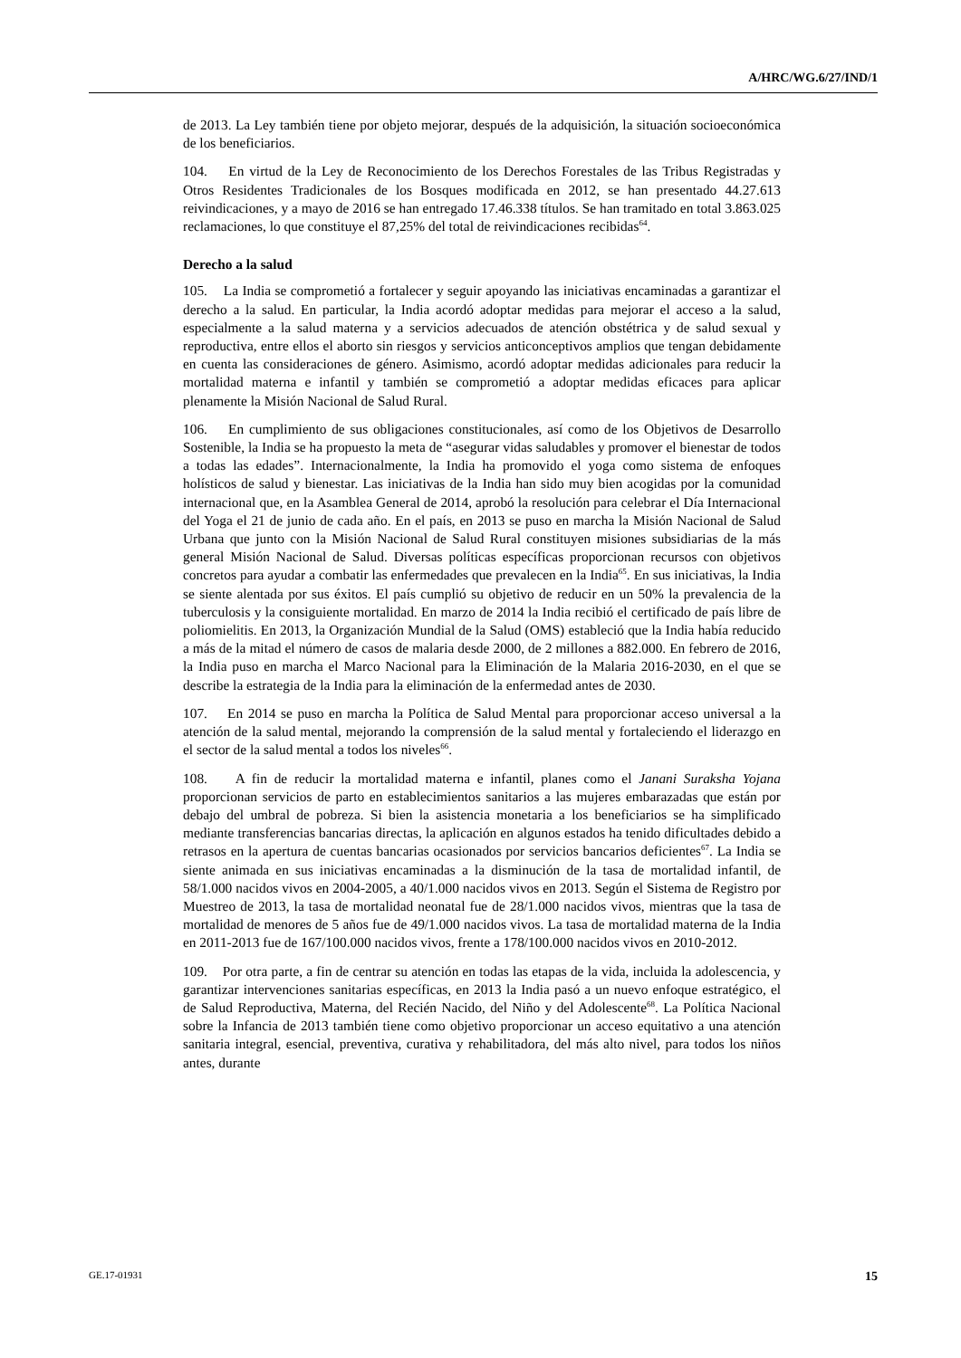A/HRC/WG.6/27/IND/1
de 2013. La Ley también tiene por objeto mejorar, después de la adquisición, la situación socioeconómica de los beneficiarios.
104. En virtud de la Ley de Reconocimiento de los Derechos Forestales de las Tribus Registradas y Otros Residentes Tradicionales de los Bosques modificada en 2012, se han presentado 44.27.613 reivindicaciones, y a mayo de 2016 se han entregado 17.46.338 títulos. Se han tramitado en total 3.863.025 reclamaciones, lo que constituye el 87,25% del total de reivindicaciones recibidas<sup>64</sup>.
Derecho a la salud
105. La India se comprometió a fortalecer y seguir apoyando las iniciativas encaminadas a garantizar el derecho a la salud. En particular, la India acordó adoptar medidas para mejorar el acceso a la salud, especialmente a la salud materna y a servicios adecuados de atención obstétrica y de salud sexual y reproductiva, entre ellos el aborto sin riesgos y servicios anticonceptivos amplios que tengan debidamente en cuenta las consideraciones de género. Asimismo, acordó adoptar medidas adicionales para reducir la mortalidad materna e infantil y también se comprometió a adoptar medidas eficaces para aplicar plenamente la Misión Nacional de Salud Rural.
106. En cumplimiento de sus obligaciones constitucionales, así como de los Objetivos de Desarrollo Sostenible, la India se ha propuesto la meta de “asegurar vidas saludables y promover el bienestar de todos a todas las edades”. Internacionalmente, la India ha promovido el yoga como sistema de enfoques holísticos de salud y bienestar. Las iniciativas de la India han sido muy bien acogidas por la comunidad internacional que, en la Asamblea General de 2014, aprobó la resolución para celebrar el Día Internacional del Yoga el 21 de junio de cada año. En el país, en 2013 se puso en marcha la Misión Nacional de Salud Urbana que junto con la Misión Nacional de Salud Rural constituyen misiones subsidiarias de la más general Misión Nacional de Salud. Diversas políticas específicas proporcionan recursos con objetivos concretos para ayudar a combatir las enfermedades que prevalecen en la India<sup>65</sup>. En sus iniciativas, la India se siente alentada por sus éxitos. El país cumplió su objetivo de reducir en un 50% la prevalencia de la tuberculosis y la consiguiente mortalidad. En marzo de 2014 la India recibió el certificado de país libre de poliomielitis. En 2013, la Organización Mundial de la Salud (OMS) estableció que la India había reducido a más de la mitad el número de casos de malaria desde 2000, de 2 millones a 882.000. En febrero de 2016, la India puso en marcha el Marco Nacional para la Eliminación de la Malaria 2016-2030, en el que se describe la estrategia de la India para la eliminación de la enfermedad antes de 2030.
107. En 2014 se puso en marcha la Política de Salud Mental para proporcionar acceso universal a la atención de la salud mental, mejorando la comprensión de la salud mental y fortaleciendo el liderazgo en el sector de la salud mental a todos los niveles<sup>66</sup>.
108. A fin de reducir la mortalidad materna e infantil, planes como el Janani Suraksha Yojana proporcionan servicios de parto en establecimientos sanitarios a las mujeres embarazadas que están por debajo del umbral de pobreza. Si bien la asistencia monetaria a los beneficiarios se ha simplificado mediante transferencias bancarias directas, la aplicación en algunos estados ha tenido dificultades debido a retrasos en la apertura de cuentas bancarias ocasionados por servicios bancarios deficientes<sup>67</sup>. La India se siente animada en sus iniciativas encaminadas a la disminución de la tasa de mortalidad infantil, de 58/1.000 nacidos vivos en 2004-2005, a 40/1.000 nacidos vivos en 2013. Según el Sistema de Registro por Muestreo de 2013, la tasa de mortalidad neonatal fue de 28/1.000 nacidos vivos, mientras que la tasa de mortalidad de menores de 5 años fue de 49/1.000 nacidos vivos. La tasa de mortalidad materna de la India en 2011-2013 fue de 167/100.000 nacidos vivos, frente a 178/100.000 nacidos vivos en 2010-2012.
109. Por otra parte, a fin de centrar su atención en todas las etapas de la vida, incluida la adolescencia, y garantizar intervenciones sanitarias específicas, en 2013 la India pasó a un nuevo enfoque estratégico, el de Salud Reproductiva, Materna, del Recién Nacido, del Niño y del Adolescente<sup>68</sup>. La Política Nacional sobre la Infancia de 2013 también tiene como objetivo proporcionar un acceso equitativo a una atención sanitaria integral, esencial, preventiva, curativa y rehabilitadora, del más alto nivel, para todos los niños antes, durante
GE.17-01931 15